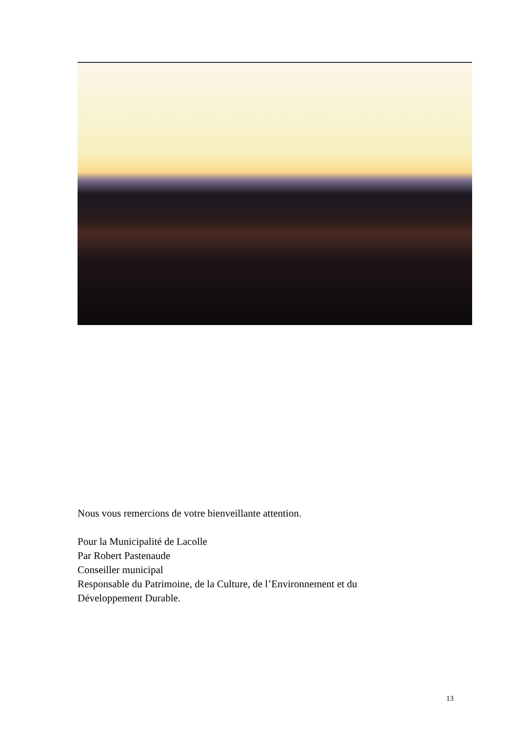Nous vous remercions de votre bienveillante attention.
Pour la Municipalité de Lacolle
Par Robert Pastenaude
Conseiller municipal
Responsable du Patrimoine, de la Culture, de l’Environnement et du
Développement Durable.
13